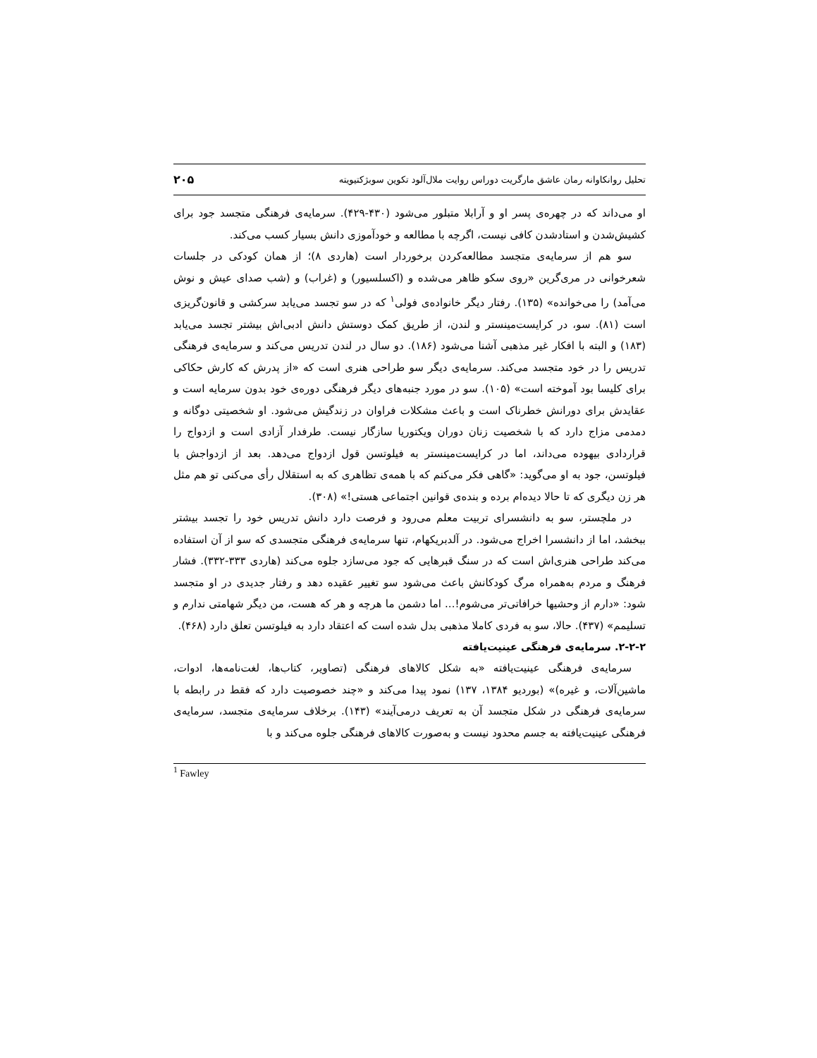تحلیل روانکاوانه رمان عاشق مارگریت دوراس روایت ملال‌آلود تکوین سوبژکتیویته ۲۰۵
او می‌داند که در چهره‌ی پسر او و آرابلا متبلور می‌شود (۴۳۰-۴۲۹). سرمایه‌ی فرهنگی متجسد جود برای کشیش‌شدن و استادشدن کافی نیست، اگرچه با مطالعه و خودآموزی دانش بسیار کسب می‌کند.
سو هم از سرمایه‌ی متجسد مطالعه‌کردن برخوردار است (هاردی ۸)؛ از همان کودکی در جلسات شعرخوانی در مری‌گرین «روی سکو ظاهر می‌شده و (اکسلسیور) و (غراب) و (شب صدای عیش و نوش می‌آمد) را می‌خوانده» (۱۳۵). رفتار دیگر خانواده‌ی فولی<sup>۱</sup> که در سو تجسد می‌یابد سرکشی و قانون‌گریزی است (۸۱). سو، در کرایست‌مینستر و لندن، از طریق کمک دوستش دانش ادبی‌اش بیشتر تجسد می‌یابد (۱۸۳) و البته با افکار غیر مذهبی آشنا می‌شود (۱۸۶). دو سال در لندن تدریس می‌کند و سرمایه‌ی فرهنگی تدریس را در خود متجسد می‌کند. سرمایه‌ی دیگر سو طراحی هنری است که «از پدرش که کارش حکاکی برای کلیسا بود آموخته است» (۱۰۵). سو در مورد جنبه‌های دیگر فرهنگی دوره‌ی خود بدون سرمایه است و عقایدش برای دورانش خطرناک است و باعث مشکلات فراوان در زندگیش می‌شود. او شخصیتی دوگانه و دمدمی مزاج دارد که با شخصیت زنان دوران ویکتوریا سازگار نیست. طرفدار آزادی است و ازدواج را قراردادی بیهوده می‌داند، اما در کرایست‌مینستر به فیلوتسن قول ازدواج می‌دهد. بعد از ازدواجش با فیلوتسن، جود به او می‌گوید: «گاهی فکر می‌کنم که با همه‌ی تظاهری که به استقلال رأی می‌کنی تو هم مثل هر زن دیگری که تا حالا دیده‌ام برده و بنده‌ی قوانین اجتماعی هستی!» (۳۰۸).
در ملچستر، سو به دانشسرای تربیت معلم می‌رود و فرصت دارد دانش تدریس خود را تجسد بیشتر ببخشد، اما از دانشسرا اخراج می‌شود. در آلدبریکهام، تنها سرمایه‌ی فرهنگی متجسدی که سو از آن استفاده می‌کند طراحی هنری‌اش است که در سنگ قبرهایی که جود می‌سازد جلوه می‌کند (هاردی ۳۳۳-۳۳۲). فشار فرهنگ و مردم به‌همراه مرگ کودکانش باعث می‌شود سو تغییر عقیده دهد و رفتار جدیدی در او متجسد شود: «دارم از وحشیها خرافاتی‌تر می‌شوم!... اما دشمن ما هرچه و هر که هست، من دیگر شهامتی ندارم و تسلیمم» (۴۳۷). حالا، سو به فردی کاملا مذهبی بدل شده است که اعتقاد دارد به فیلوتسن تعلق دارد (۴۶۸).
۲-۲-۲. سرمایه‌ی فرهنگی عینیت‌یافته
سرمایه‌ی فرهنگی عینیت‌یافته «به شکل کالاهای فرهنگی (تصاویر، کتاب‌ها، لغت‌نامه‌ها، ادوات، ماشین‌آلات، و غیره)» (بوردیو ۱۳۸۴، ۱۳۷) نمود پیدا می‌کند و «چند خصوصیت دارد که فقط در رابطه با سرمایه‌ی فرهنگی در شکل متجسد آن به تعریف درمی‌آیند» (۱۴۳). برخلاف سرمایه‌ی متجسد، سرمایه‌ی فرهنگی عینیت‌یافته به جسم محدود نیست و به‌صورت کالاهای فرهنگی جلوه می‌کند و با
<sup>1</sup> Fawley